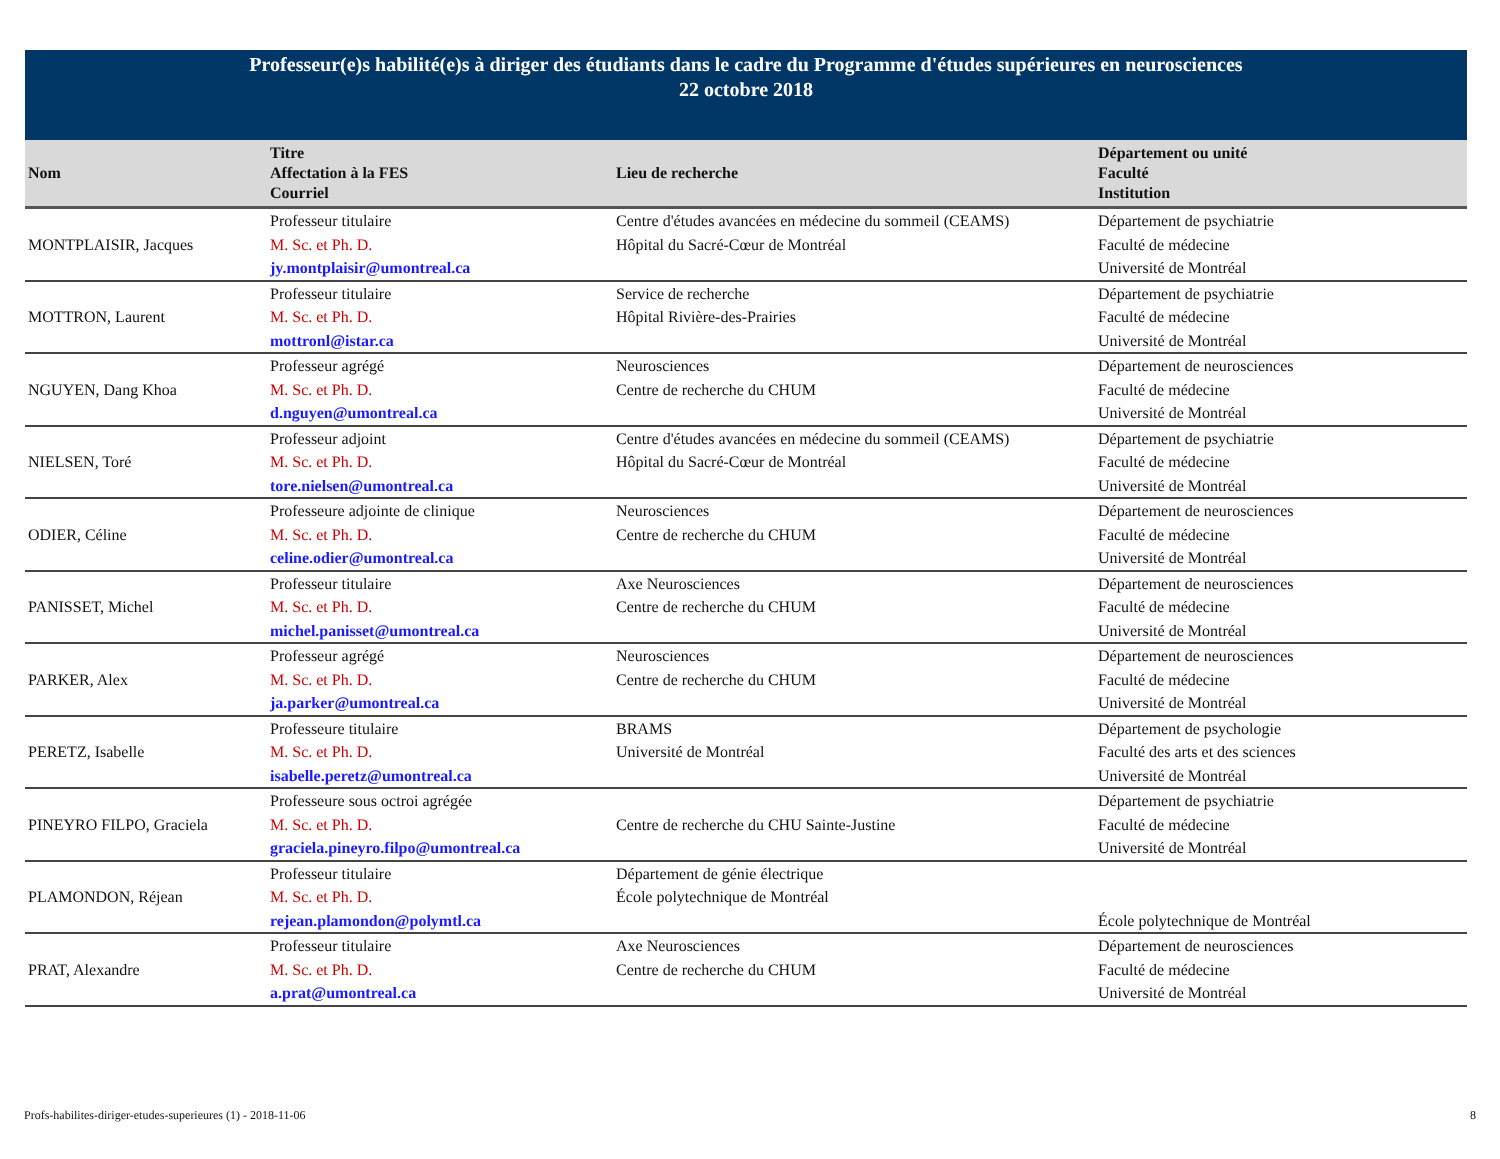Professeur(e)s habilité(e)s à diriger des étudiants dans le cadre du Programme d'études supérieures en neurosciences
22 octobre 2018
| Nom | Titre Affectation à la FES Courriel | Lieu de recherche | Département ou unité Faculté Institution |
| --- | --- | --- | --- |
| MONTPLAISIR, Jacques | Professeur titulaire M. Sc. et Ph. D. jy.montplaisir@umontreal.ca | Centre d'études avancées en médecine du sommeil (CEAMS) Hôpital du Sacré-Cœur de Montréal | Département de psychiatrie Faculté de médecine Université de Montréal |
| MOTTRON, Laurent | Professeur titulaire M. Sc. et Ph. D. mottronl@istar.ca | Service de recherche Hôpital Rivière-des-Prairies | Département de psychiatrie Faculté de médecine Université de Montréal |
| NGUYEN, Dang Khoa | Professeur agrégé M. Sc. et Ph. D. d.nguyen@umontreal.ca | Neurosciences Centre de recherche du CHUM | Département de neurosciences Faculté de médecine Université de Montréal |
| NIELSEN, Toré | Professeur adjoint M. Sc. et Ph. D. tore.nielsen@umontreal.ca | Centre d'études avancées en médecine du sommeil (CEAMS) Hôpital du Sacré-Cœur de Montréal | Département de psychiatrie Faculté de médecine Université de Montréal |
| ODIER, Céline | Professeure adjointe de clinique M. Sc. et Ph. D. celine.odier@umontreal.ca | Neurosciences Centre de recherche du CHUM | Département de neurosciences Faculté de médecine Université de Montréal |
| PANISSET, Michel | Professeur titulaire M. Sc. et Ph. D. michel.panisset@umontreal.ca | Axe Neurosciences Centre de recherche du CHUM | Département de neurosciences Faculté de médecine Université de Montréal |
| PARKER, Alex | Professeur agrégé M. Sc. et Ph. D. ja.parker@umontreal.ca | Neurosciences Centre de recherche du CHUM | Département de neurosciences Faculté de médecine Université de Montréal |
| PERETZ, Isabelle | Professeure titulaire M. Sc. et Ph. D. isabelle.peretz@umontreal.ca | BRAMS Université de Montréal | Département de psychologie Faculté des arts et des sciences Université de Montréal |
| PINEYRO FILPO, Graciela | Professeure sous octroi agrégée M. Sc. et Ph. D. graciela.pineyro.filpo@umontreal.ca | Centre de recherche du CHU Sainte-Justine | Département de psychiatrie Faculté de médecine Université de Montréal |
| PLAMONDON, Réjean | Professeur titulaire M. Sc. et Ph. D. rejean.plamondon@polymtl.ca | Département de génie électrique École polytechnique de Montréal | École polytechnique de Montréal |
| PRAT, Alexandre | Professeur titulaire M. Sc. et Ph. D. a.prat@umontreal.ca | Axe Neurosciences Centre de recherche du CHUM | Département de neurosciences Faculté de médecine Université de Montréal |
Profs-habilites-diriger-etudes-superieures (1) - 2018-11-06 8